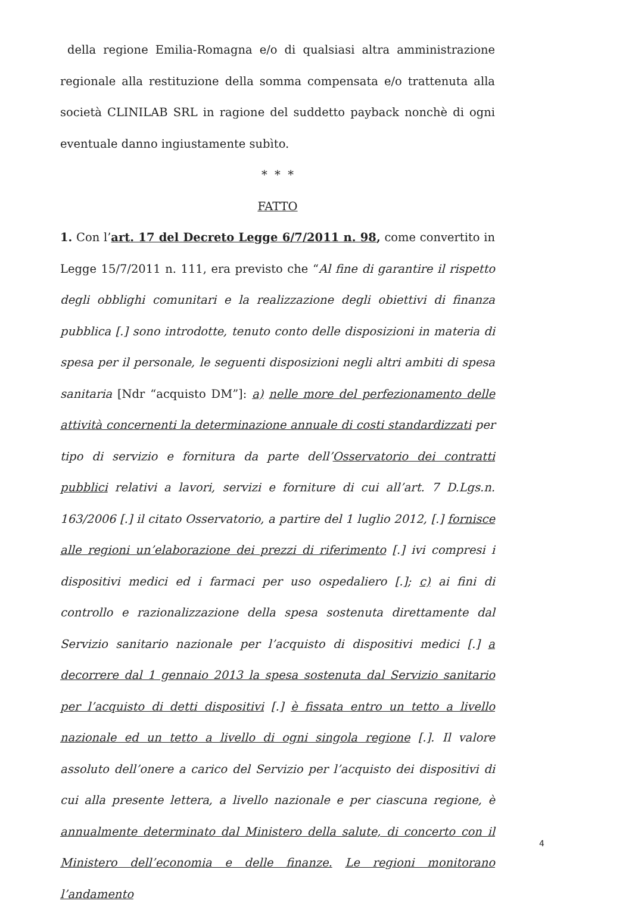della regione Emilia-Romagna e/o di qualsiasi altra amministrazione regionale alla restituzione della somma compensata e/o trattenuta alla società CLINILAB SRL in ragione del suddetto payback nonchè di ogni eventuale danno ingiustamente subìto.
* * *
FATTO
1. Con l’art. 17 del Decreto Legge 6/7/2011 n. 98, come convertito in Legge 15/7/2011 n. 111, era previsto che “Al fine di garantire il rispetto degli obblighi comunitari e la realizzazione degli obiettivi di finanza pubblica [.] sono introdotte, tenuto conto delle disposizioni in materia di spesa per il personale, le seguenti disposizioni negli altri ambiti di spesa sanitaria [Ndr “acquisto DM”]: a) nelle more del perfezionamento delle attività concernenti la determinazione annuale di costi standardizzati per tipo di servizio e fornitura da parte dell’Osservatorio dei contratti pubblici relativi a lavori, servizi e forniture di cui all’art. 7 D.Lgs.n. 163/2006 [.] il citato Osservatorio, a partire del 1 luglio 2012, [.] fornisce alle regioni un’elaborazione dei prezzi di riferimento [.] ivi compresi i dispositivi medici ed i farmaci per uso ospedaliero [.]; c) ai fini di controllo e razionalizzazione della spesa sostenuta direttamente dal Servizio sanitario nazionale per l’acquisto di dispositivi medici [.] a decorrere dal 1 gennaio 2013 la spesa sostenuta dal Servizio sanitario per l’acquisto di detti dispositivi [.] è fissata entro un tetto a livello nazionale ed un tetto a livello di ogni singola regione [.]. Il valore assoluto dell’onere a carico del Servizio per l’acquisto dei dispositivi di cui alla presente lettera, a livello nazionale e per ciascuna regione, è annualmente determinato dal Ministero della salute, di concerto con il Ministero dell’economia e delle finanze. Le regioni monitorano l’andamento
4